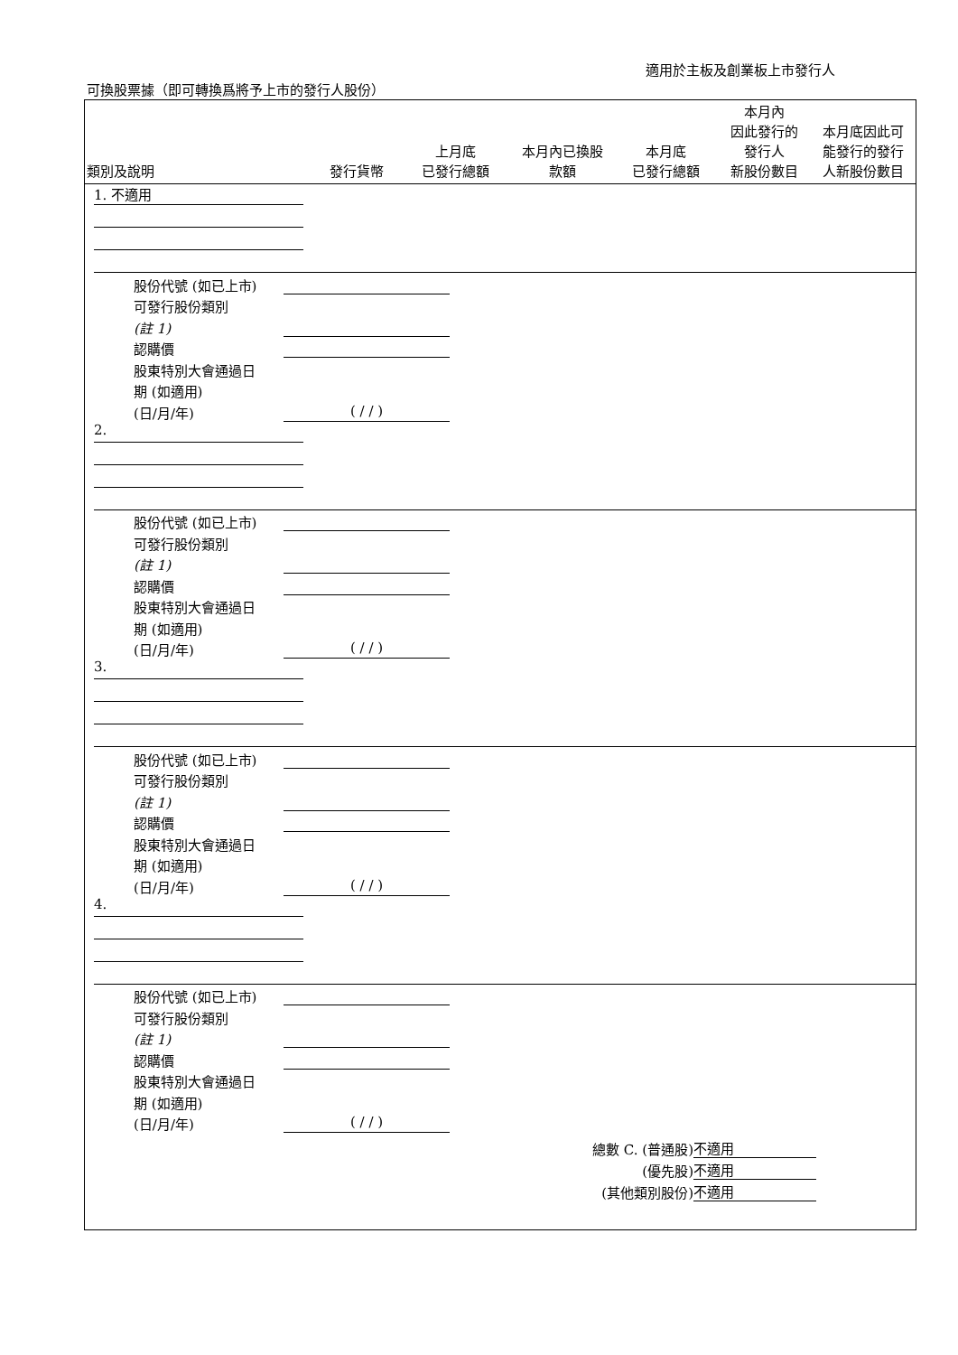適用於主板及創業板上市發行人
可換股票據（即可轉換爲將予上市的發行人股份）
| 類別及說明 | 發行貨幣 | 上月底 已發行總額 | 本月內已換股 款額 | 本月底 已發行總額 | 本月內 因此發行的 發行人 新股份數目 | 本月底因此可 能發行的發行 人新股份數目 |
| --- | --- | --- | --- | --- | --- | --- |
1. 不適用
股份代號 (如已上市)
可發行股份類別
(註 1)
認購價
股東特別大會通過日
期 (如適用)
(日/月/年) ( / / )
2.
股份代號 (如已上市)
可發行股份類別
(註 1)
認購價
股東特別大會通過日
期 (如適用)
(日/月/年) ( / / )
3.
股份代號 (如已上市)
可發行股份類別
(註 1)
認購價
股東特別大會通過日
期 (如適用)
(日/月/年) ( / / )
4.
股份代號 (如已上市)
可發行股份類別
(註 1)
認購價
股東特別大會通過日
期 (如適用)
(日/月/年) ( / / )
總數 C. (普通股) 不適用
(優先股) 不適用
(其他類別股份) 不適用